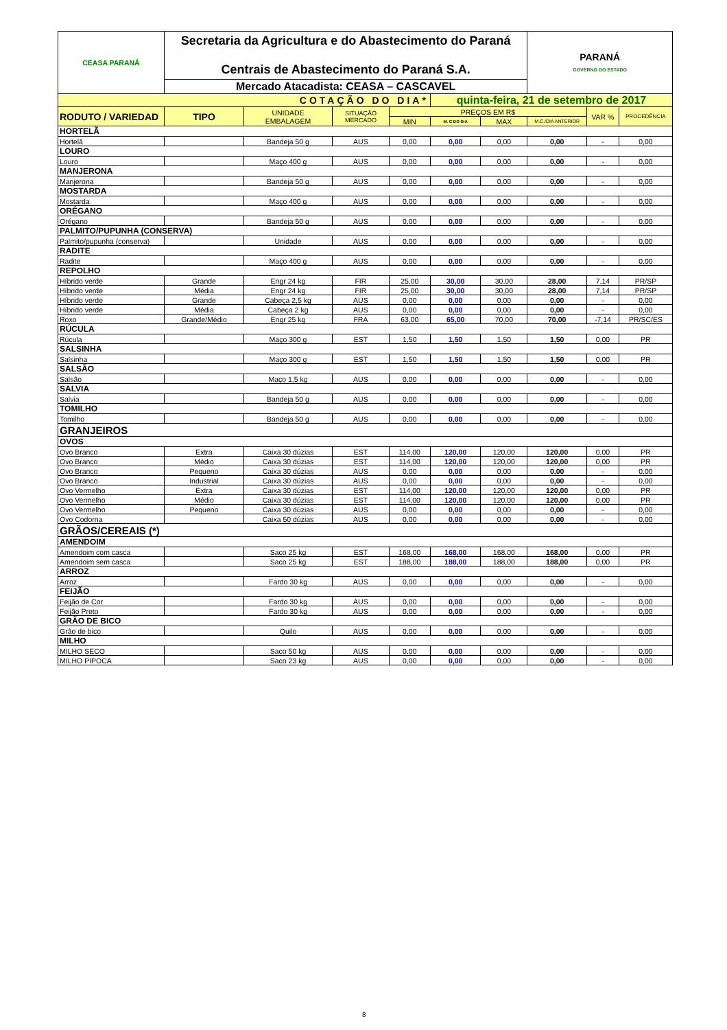| CEASA PARANÁ | Secretaria da Agricultura e do Abastecimento do Paraná Centrais de Abastecimento do Paraná S.A. | | | | | | PARANÁ GOVERNO DO ESTADO | | |
| | Mercado Atacadista: CEASA – CASCAVEL | | | | | | | | |
| COTAÇÃO DO DIA* | | | | | quinta-feira, 21 de setembro de 2017 | | | | |
| RODUTO / VARIEDAD | TIPO | UNIDADE EMBALAGEM | SITUAÇÃO MERCADO | PREÇOS EM R$ | | | | VAR % | PROCEDÊNCIA |
| | | | | MIN | M. C DO DIA | MAX | M.C./DIA ANTERIOR | | |
| HORTELÃ | | | | | | | | | |
| Hortelã | | Bandeja 50 g | AUS | 0,00 | 0,00 | 0,00 | 0,00 | - | 0,00 |
| LOURO | | | | | | | | | |
| Louro | | Maço 400 g | AUS | 0,00 | 0,00 | 0,00 | 0,00 | - | 0,00 |
| MANJERONA | | | | | | | | | |
| Manjerona | | Bandeja 50 g | AUS | 0,00 | 0,00 | 0,00 | 0,00 | - | 0,00 |
| MOSTARDA | | | | | | | | | |
| Mostarda | | Maço 400 g | AUS | 0,00 | 0,00 | 0,00 | 0,00 | - | 0,00 |
| ORÉGANO | | | | | | | | | |
| Orégano | | Bandeja 50 g | AUS | 0,00 | 0,00 | 0,00 | 0,00 | - | 0,00 |
| PALMITO/PUPUNHA (CONSERVA) | | | | | | | | | |
| Palmito/pupunha (conserva) | | Unidade | AUS | 0,00 | 0,00 | 0,00 | 0,00 | - | 0,00 |
| RADITE | | | | | | | | | |
| Radite | | Maço 400 g | AUS | 0,00 | 0,00 | 0,00 | 0,00 | - | 0,00 |
| REPOLHO | | | | | | | | | |
| Híbrido verde | Grande | Engr 24 kg | FIR | 25,00 | 30,00 | 30,00 | 28,00 | 7,14 | PR/SP |
| Híbrido verde | Média | Engr 24 kg | FIR | 25,00 | 30,00 | 30,00 | 28,00 | 7,14 | PR/SP |
| Híbrido verde | Grande | Cabeça 2,5 kg | AUS | 0,00 | 0,00 | 0,00 | 0,00 | - | 0,00 |
| Híbrido verde | Média | Cabeça 2 kg | AUS | 0,00 | 0,00 | 0,00 | 0,00 | - | 0,00 |
| Roxo | Grande/Médio | Engr 25 kg | FRA | 63,00 | 65,00 | 70,00 | 70,00 | -7,14 | PR/SC/ES |
| RÚCULA | | | | | | | | | |
| Rúcula | | Maço 300 g | EST | 1,50 | 1,50 | 1,50 | 1,50 | 0,00 | PR |
| SALSINHA | | | | | | | | | |
| Salsinha | | Maço 300 g | EST | 1,50 | 1,50 | 1,50 | 1,50 | 0,00 | PR |
| SALSÃO | | | | | | | | | |
| Salsão | | Maço 1,5 kg | AUS | 0,00 | 0,00 | 0,00 | 0,00 | - | 0,00 |
| SALVIA | | | | | | | | | |
| Salvia | | Bandeja 50 g | AUS | 0,00 | 0,00 | 0,00 | 0,00 | - | 0,00 |
| TOMILHO | | | | | | | | | |
| Tomilho | | Bandeja 50 g | AUS | 0,00 | 0,00 | 0,00 | 0,00 | - | 0,00 |
| GRANJEIROS | | | | | | | | | |
| OVOS | | | | | | | | | |
| Ovo Branco | Extra | Caixa 30 dúzias | EST | 114,00 | 120,00 | 120,00 | 120,00 | 0,00 | PR |
| Ovo Branco | Médio | Caixa 30 dúzias | EST | 114,00 | 120,00 | 120,00 | 120,00 | 0,00 | PR |
| Ovo Branco | Pequeno | Caixa 30 dúzias | AUS | 0,00 | 0,00 | 0,00 | 0,00 | - | 0,00 |
| Ovo Branco | Industrial | Caixa 30 dúzias | AUS | 0,00 | 0,00 | 0,00 | 0,00 | - | 0,00 |
| Ovo Vermelho | Extra | Caixa 30 dúzias | EST | 114,00 | 120,00 | 120,00 | 120,00 | 0,00 | PR |
| Ovo Vermelho | Médio | Caixa 30 dúzias | EST | 114,00 | 120,00 | 120,00 | 120,00 | 0,00 | PR |
| Ovo Vermelho | Pequeno | Caixa 30 dúzias | AUS | 0,00 | 0,00 | 0,00 | 0,00 | - | 0,00 |
| Ovo Codorna | | Caixa 50 dúzias | AUS | 0,00 | 0,00 | 0,00 | 0,00 | - | 0,00 |
| GRÃOS/CEREAIS (*) | | | | | | | | | |
| AMENDOIM | | | | | | | | | |
| Amendoim com casca | | Saco 25 kg | EST | 168,00 | 168,00 | 168,00 | 168,00 | 0,00 | PR |
| Amendoim sem casca | | Saco 25 kg | EST | 188,00 | 188,00 | 188,00 | 188,00 | 0,00 | PR |
| ARROZ | | | | | | | | | |
| Arroz | | Fardo 30 kg | AUS | 0,00 | 0,00 | 0,00 | 0,00 | - | 0,00 |
| FEIJÃO | | | | | | | | | |
| Feijão de Cor | | Fardo 30 kg | AUS | 0,00 | 0,00 | 0,00 | 0,00 | - | 0,00 |
| Feijão Preto | | Fardo 30 kg | AUS | 0,00 | 0,00 | 0,00 | 0,00 | - | 0,00 |
| GRÃO DE BICO | | | | | | | | | |
| Grão de bico | | Quilo | AUS | 0,00 | 0,00 | 0,00 | 0,00 | - | 0,00 |
| MILHO | | | | | | | | | |
| MILHO SECO | | Saco 50 kg | AUS | 0,00 | 0,00 | 0,00 | 0,00 | - | 0,00 |
| MILHO PIPOCA | | Saco 23 kg | AUS | 0,00 | 0,00 | 0,00 | 0,00 | - | 0,00 |
8